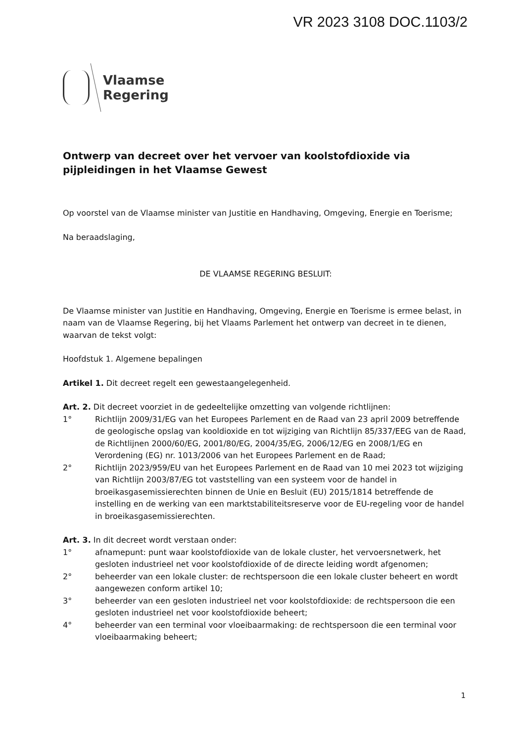VR 2023 3108 DOC.1103/2
Vlaamse
Regering
Ontwerp van decreet over het vervoer van koolstofdioxide via pijpleidingen in het Vlaamse Gewest
Op voorstel van de Vlaamse minister van Justitie en Handhaving, Omgeving, Energie en Toerisme;
Na beraadslaging,
DE VLAAMSE REGERING BESLUIT:
De Vlaamse minister van Justitie en Handhaving, Omgeving, Energie en Toerisme is ermee belast, in naam van de Vlaamse Regering, bij het Vlaams Parlement het ontwerp van decreet in te dienen, waarvan de tekst volgt:
Hoofdstuk 1. Algemene bepalingen
Artikel 1. Dit decreet regelt een gewestaangelegenheid.
Art. 2. Dit decreet voorziet in de gedeeltelijke omzetting van volgende richtlijnen:
1° Richtlijn 2009/31/EG van het Europees Parlement en de Raad van 23 april 2009 betreffende de geologische opslag van kooldioxide en tot wijziging van Richtlijn 85/337/EEG van de Raad, de Richtlijnen 2000/60/EG, 2001/80/EG, 2004/35/EG, 2006/12/EG en 2008/1/EG en Verordening (EG) nr. 1013/2006 van het Europees Parlement en de Raad;
2° Richtlijn 2023/959/EU van het Europees Parlement en de Raad van 10 mei 2023 tot wijziging van Richtlijn 2003/87/EG tot vaststelling van een systeem voor de handel in broeikasgasemissierechten binnen de Unie en Besluit (EU) 2015/1814 betreffende de instelling en de werking van een marktstabiliteitsreserve voor de EU-regeling voor de handel in broeikasgasemissierechten.
Art. 3. In dit decreet wordt verstaan onder:
1° afnamepunt: punt waar koolstofdioxide van de lokale cluster, het vervoersnetwerk, het gesloten industrieel net voor koolstofdioxide of de directe leiding wordt afgenomen;
2° beheerder van een lokale cluster: de rechtspersoon die een lokale cluster beheert en wordt aangewezen conform artikel 10;
3° beheerder van een gesloten industrieel net voor koolstofdioxide: de rechtspersoon die een gesloten industrieel net voor koolstofdioxide beheert;
4° beheerder van een terminal voor vloeibaarmaking: de rechtspersoon die een terminal voor vloeibaarmaking beheert;
1